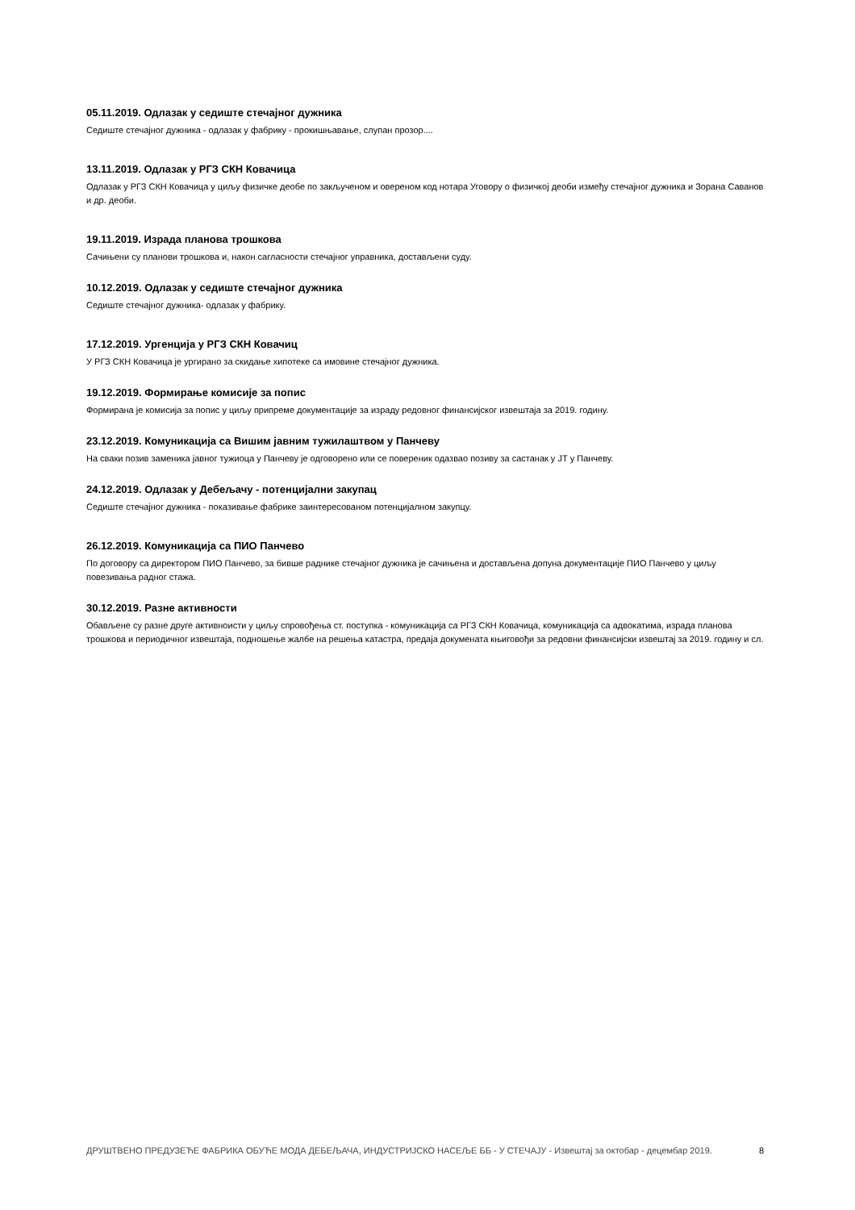05.11.2019. Одлазак у седиште стечајног дужника
Седиште стечајног дужника - одлазак у фабрику - прокишњавање, слупан прозор....
13.11.2019. Одлазак у РГЗ СКН Ковачица
Одлазак у РГЗ СКН Ковачица у циљу физичке деобе по закљученом и овереном код нотара Уговору о физичкој деоби између стечајног дужника и Зорана Саванов и др. деоби.
19.11.2019. Израда планова трошкова
Сачињени су планови трошкова и, након сагласности стечајног управника, достављени суду.
10.12.2019. Одлазак у седиште стечајног дужника
Седиште стечајног дужника- одлазак у фабрику.
17.12.2019. Ургенција у РГЗ СКН Ковачиц
У РГЗ СКН Ковачица је ургирано за скидање хипотеке са имовине стечајног дужника.
19.12.2019. Формирање комисије за попис
Формирана је комисија за попис у циљу припреме документације за израду редовног финансијског извештаја за 2019. годину.
23.12.2019. Комуникација са Вишим јавним тужилаштвом у Панчеву
На сваки позив заменика јавног тужиоца у Панчеву је одговорено или се повереник одазвао позиву за састанак у ЈТ у Панчеву.
24.12.2019. Одлазак у Дебељачу - потенцијални закупац
Седиште стечајног дужника - показивање фабрике заинтересованом потенцијалном закупцу.
26.12.2019. Комуникација са ПИО Панчево
По договору са директором ПИО Панчево, за бивше раднике стечајног дужника је сачињена и достављена допуна документације ПИО Панчево у циљу повезивања радног стажа.
30.12.2019. Разне активности
Обављене су разне друге активноисти у циљу спровођења ст. поступка - комуникација са РГЗ СКН Ковачица, комуникација са адвокатима, израда планова трошкова и периодичног извештаја, подношење жалбе на решења катастра, предаја докумената књиговођи за редовни финансијски извештај за 2019. годину и сл.
ДРУШТВЕНО ПРЕДУЗЕЋЕ ФАБРИКА ОБУЋЕ МОДА ДЕБЕЉАЧА, ИНДУСТРИЈСКО НАСЕЉЕ ББ - У СТЕЧАЈУ - Извештај за октобар - децембар 2019. 8